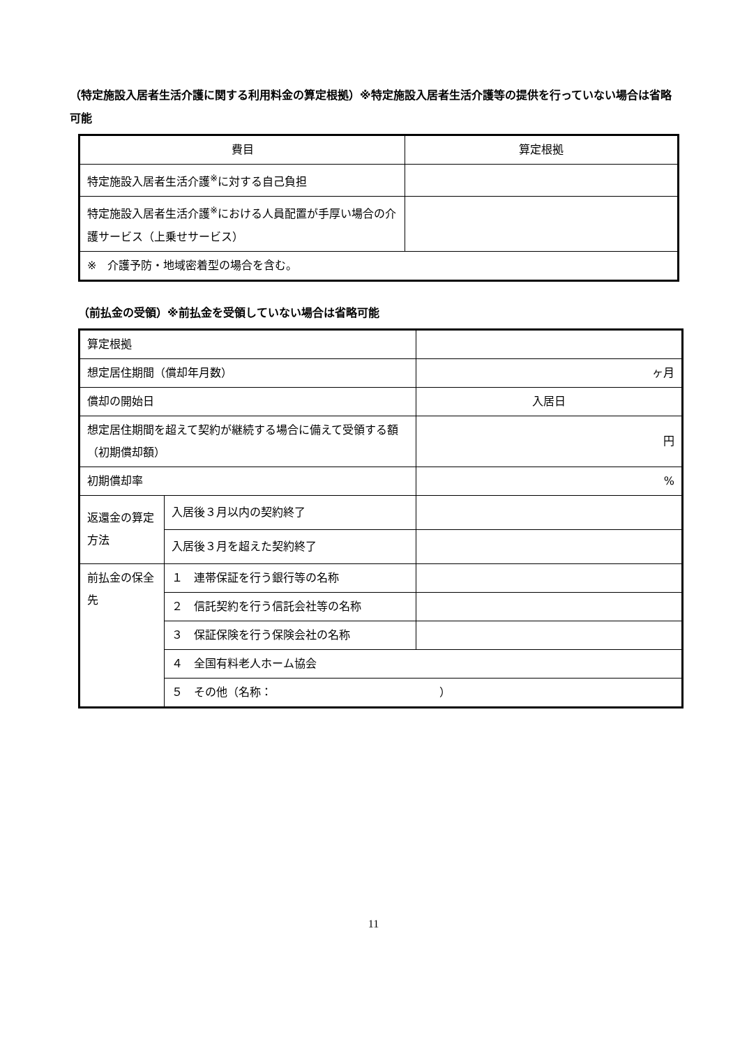（特定施設入居者生活介護に関する利用料金の算定根拠）※特定施設入居者生活介護等の提供を行っていない場合は省略可能
| 費目 | 算定根拠 |
| 特定施設入居者生活介護<sup>※</sup>に対する自己負担 | |
| 特定施設入居者生活介護<sup>※</sup>における人員配置が手厚い場合の介護サービス（上乗せサービス） | |
| ※ 介護予防・地域密着型の場合を含む。 | |
（前払金の受領）※前払金を受領していない場合は省略可能
| 算定根拠 | | |
| 想定居住期間（償却年月数） | | ヶ月 |
| 償却の開始日 | | 入居日 |
| 想定居住期間を超えて契約が継続する場合に備えて受領する額（初期償却額） | | 円 |
| 初期償却率 | | % |
| 返還金の算定方法 | 入居後３月以内の契約終了 | |
| | 入居後３月を超えた契約終了 | |
| 前払金の保全先 | １ 連帯保証を行う銀行等の名称 | |
| | ２ 信託契約を行う信託会社等の名称 | |
| | ３ 保証保険を行う保険会社の名称 | |
| | ４ 全国有料老人ホーム協会 | |
| | ５ その他（名称： ） | |
11